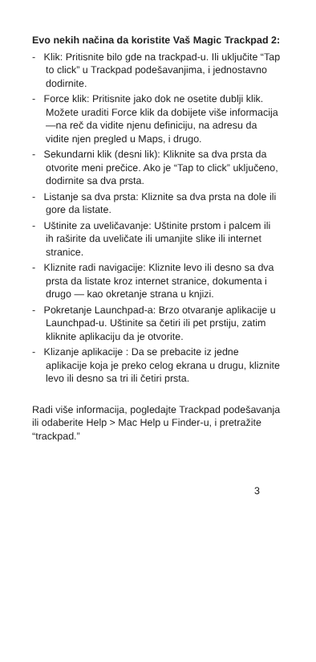Evo nekih načina da koristite Vaš Magic Trackpad 2:
- Klik: Pritisnite bilo gde na trackpad-u. Ili uključite “Tap to click” u Trackpad podešavanjima, i jednostavno dodirnite.
- Force klik: Pritisnite jako dok ne osetite dublji klik. Možete uraditi Force klik da dobijete više informacija —na reč da vidite njenu definiciju, na adresu da vidite njen pregled u Maps, i drugo.
- Sekundarni klik (desni lik): Kliknite sa dva prsta da otvorite meni prečice. Ako je “Tap to click” uključeno, dodirnite sa dva prsta.
- Listanje sa dva prsta: Kliznite sa dva prsta na dole ili gore da listate.
- Uštinite za uveličavanje: Uštinite prstom i palcem ili ih raširite da uveličate ili umanjite slike ili internet stranice.
- Kliznite radi navigacije: Kliznite levo ili desno sa dva prsta da listate kroz internet stranice, dokumenta i drugo — kao okretanje strana u knjizi.
- Pokretanje Launchpad-a: Brzo otvaranje aplikacije u Launchpad-u. Uštinite sa četiri ili pet prstiju, zatim kliknite aplikaciju da je otvorite.
- Klizanje aplikacije : Da se prebacite iz jedne aplikacije koja je preko celog ekrana u drugu, kliznite levo ili desno sa tri ili četiri prsta.
Radi više informacija, pogledajte Trackpad podešavanja ili odaberite Help > Mac Help u Finder-u, i pretražite “trackpad.”
3